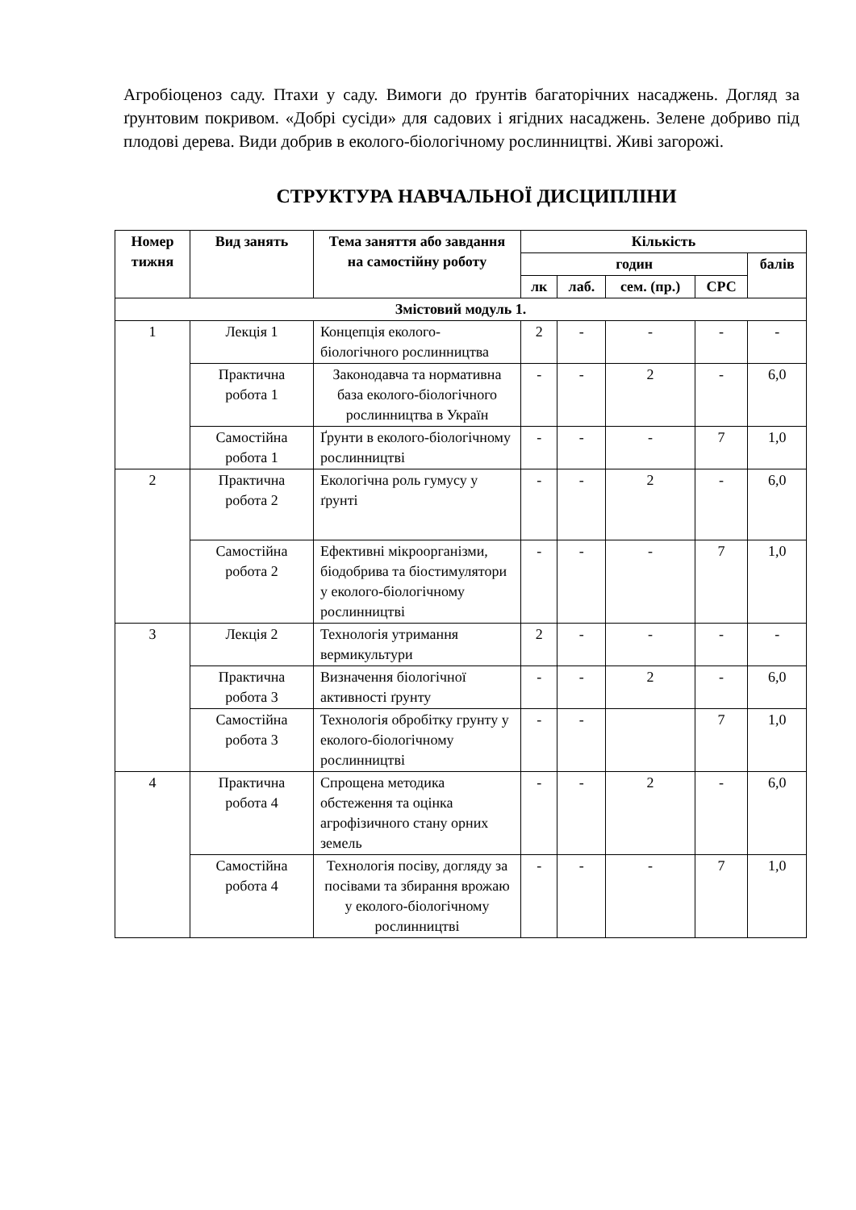Агробіоценоз саду. Птахи у саду. Вимоги до ґрунтів багаторічних насаджень. Догляд за ґрунтовим покривом. «Добрі сусіди» для садових і ягідних насаджень. Зелене добриво під плодові дерева. Види добрив в еколого-біологічному рослинництві. Живі загорожі.
СТРУКТУРА НАВЧАЛЬНОЇ ДИСЦИПЛІНИ
| Номер тижня | Вид занять | Тема заняття або завдання на самостійну роботу | Кількість | | | | |
| --- | --- | --- | --- | --- | --- | --- | --- |
| | | | годин | | | | балів |
| | | | лк | лаб. | сем. (пр.) | СРС | |
| Змістовий модуль 1. | | | | | | | |
| 1 | Лекція 1 | Концепція еколого-біологічного рослинництва | 2 | - | - | - | - |
| | Практична робота 1 | Законодавча та нормативна база еколого-біологічного рослинництва в Україн | - | - | 2 | - | 6,0 |
| | Самостійна робота 1 | Ґрунти в еколого-біологічному рослинництві | - | - | - | 7 | 1,0 |
| 2 | Практична робота 2 | Екологічна роль гумусу у ґрунті | - | - | 2 | - | 6,0 |
| | Самостійна робота 2 | Ефективні мікроорганізми, біодобрива та біостимулятори у еколого-біологічному рослинництві | - | - | - | 7 | 1,0 |
| 3 | Лекція 2 | Технологія утримання вермикультури | 2 | - | - | - | - |
| | Практична робота 3 | Визначення біологічної активності ґрунту | - | - | 2 | - | 6,0 |
| | Самостійна робота 3 | Технологія обробітку грунту у еколого-біологічному рослинництві | - | - | | 7 | 1,0 |
| 4 | Практична робота 4 | Спрощена методика обстеження та оцінка агрофізичного стану орних земель | - | - | 2 | - | 6,0 |
| | Самостійна робота 4 | Технологія посіву, догляду за посівами та збирання врожаю у еколого-біологічному рослинництві | - | - | - | 7 | 1,0 |